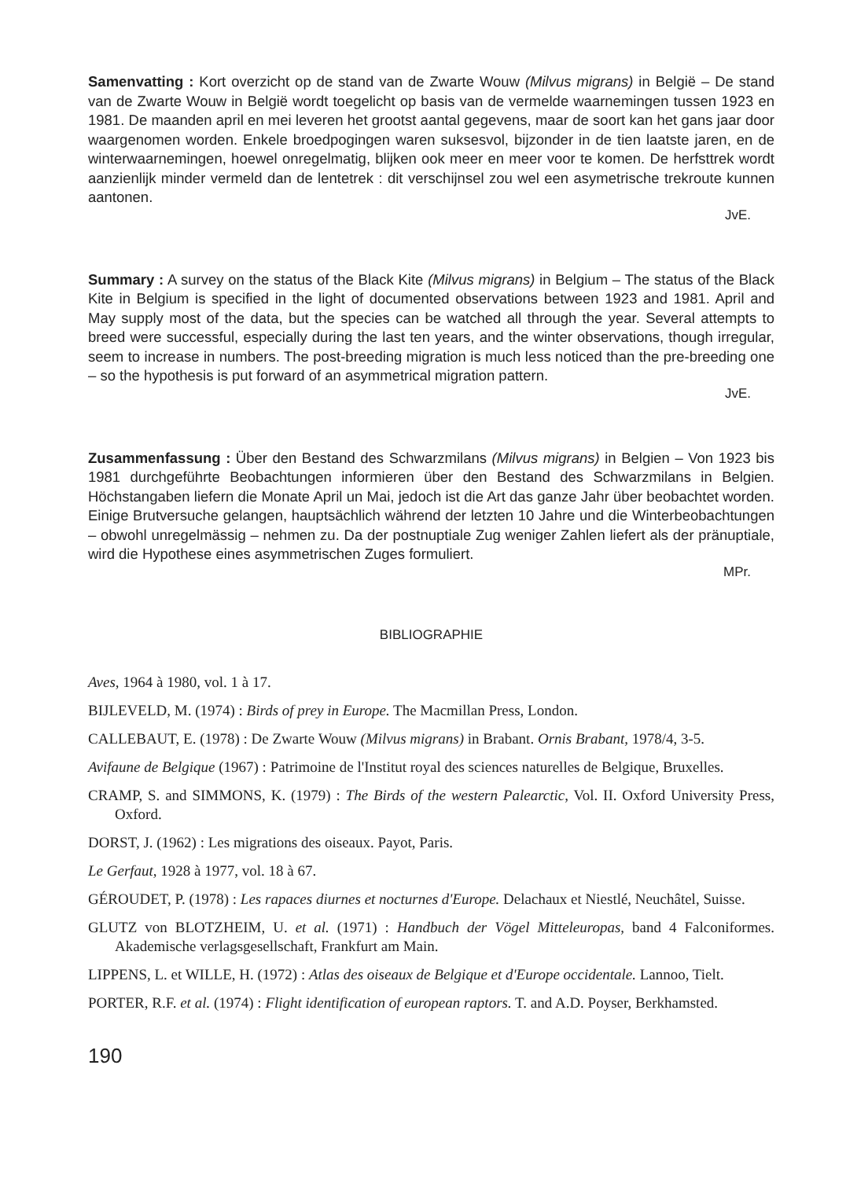Samenvatting : Kort overzicht op de stand van de Zwarte Wouw (Milvus migrans) in België – De stand van de Zwarte Wouw in België wordt toegelicht op basis van de vermelde waarnemingen tussen 1923 en 1981. De maanden april en mei leveren het grootst aantal gegevens, maar de soort kan het gans jaar door waargenomen worden. Enkele broedpogingen waren suksesvol, bijzonder in de tien laatste jaren, en de winterwaarnemingen, hoewel onregelmatig, blijken ook meer en meer voor te komen. De herfsttrek wordt aanzienlijk minder vermeld dan de lentetrek : dit verschijnsel zou wel een asymetrische trekroute kunnen aantonen.
JvE.
Summary : A survey on the status of the Black Kite (Milvus migrans) in Belgium – The status of the Black Kite in Belgium is specified in the light of documented observations between 1923 and 1981. April and May supply most of the data, but the species can be watched all through the year. Several attempts to breed were successful, especially during the last ten years, and the winter observations, though irregular, seem to increase in numbers. The post-breeding migration is much less noticed than the pre-breeding one – so the hypothesis is put forward of an asymmetrical migration pattern.
JvE.
Zusammenfassung : Über den Bestand des Schwarzmilans (Milvus migrans) in Belgien – Von 1923 bis 1981 durchgeführte Beobachtungen informieren über den Bestand des Schwarzmilans in Belgien. Höchstangaben liefern die Monate April un Mai, jedoch ist die Art das ganze Jahr über beobachtet worden. Einige Brutversuche gelangen, hauptsächlich während der letzten 10 Jahre und die Winterbeobachtungen – obwohl unregelmässig – nehmen zu. Da der postnuptiale Zug weniger Zahlen liefert als der pränuptiale, wird die Hypothese eines asymmetrischen Zuges formuliert.
MPr.
BIBLIOGRAPHIE
Aves, 1964 à 1980, vol. 1 à 17.
BIJLEVELD, M. (1974) : Birds of prey in Europe. The Macmillan Press, London.
CALLEBAUT, E. (1978) : De Zwarte Wouw (Milvus migrans) in Brabant. Ornis Brabant, 1978/4, 3-5.
Avifaune de Belgique (1967) : Patrimoine de l'Institut royal des sciences naturelles de Belgique, Bruxelles.
CRAMP, S. and SIMMONS, K. (1979) : The Birds of the western Palearctic, Vol. II. Oxford University Press, Oxford.
DORST, J. (1962) : Les migrations des oiseaux. Payot, Paris.
Le Gerfaut, 1928 à 1977, vol. 18 à 67.
GÉROUDET, P. (1978) : Les rapaces diurnes et nocturnes d'Europe. Delachaux et Niestlé, Neuchâtel, Suisse.
GLUTZ von BLOTZHEIM, U. et al. (1971) : Handbuch der Vögel Mitteleuropas, band 4 Falconiformes. Akademische verlagsgesellschaft, Frankfurt am Main.
LIPPENS, L. et WILLE, H. (1972) : Atlas des oiseaux de Belgique et d'Europe occidentale. Lannoo, Tielt.
PORTER, R.F. et al. (1974) : Flight identification of european raptors. T. and A.D. Poyser, Berkhamsted.
190